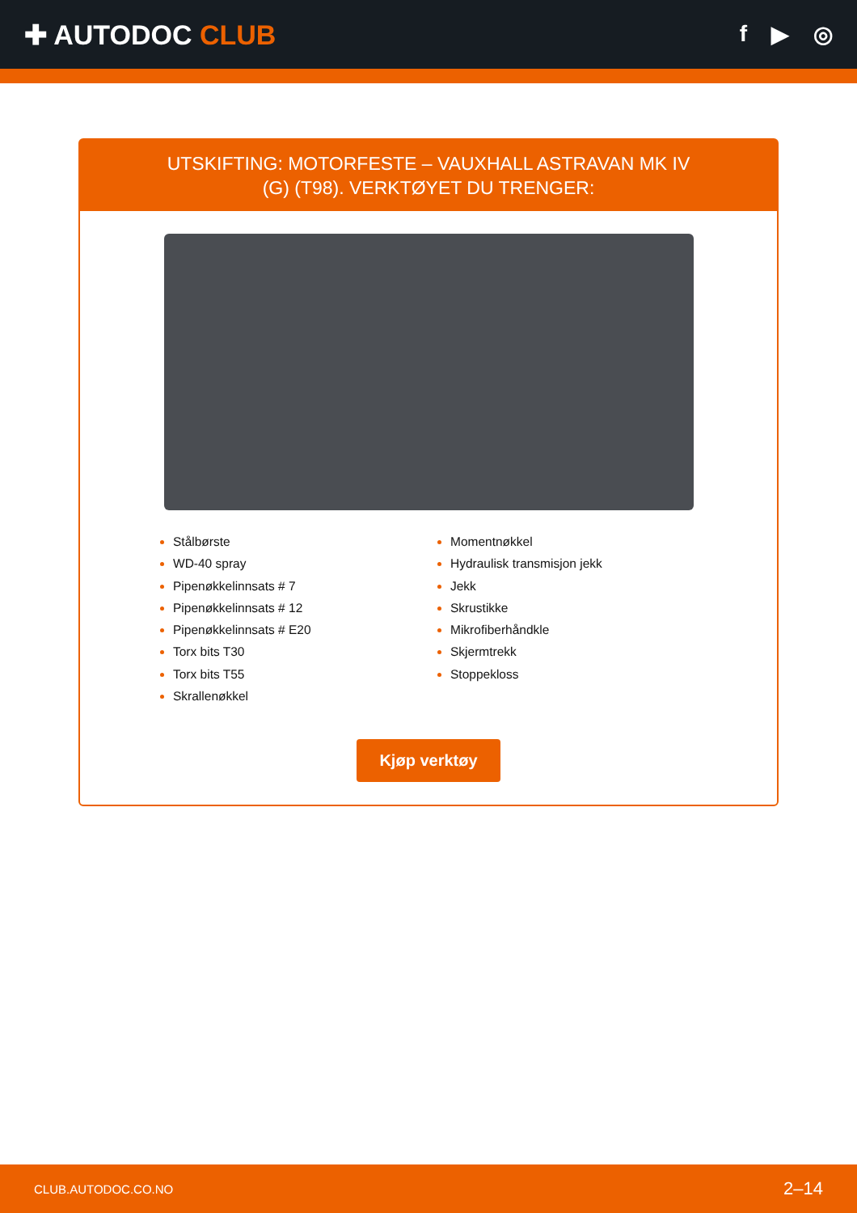✚ AUTODOC CLUB
f ▶ ◎
UTSKIFTING: MOTORFESTE – VAUXHALL ASTRAVAN MK IV (G) (T98). VERKTØYET DU TRENGER:
Stålbørste
WD-40 spray
Pipenøkkelinnsats # 7
Pipenøkkelinnsats # 12
Pipenøkkelinnsats # E20
Torx bits T30
Torx bits T55
Skrallenøkkel
Momentnøkkel
Hydraulisk transmisjon jekk
Jekk
Skrustikke
Mikrofiberhåndkle
Skjermtrekk
Stoppekloss
Kjøp verktøy
CLUB.AUTODOC.CO.NO 2–14